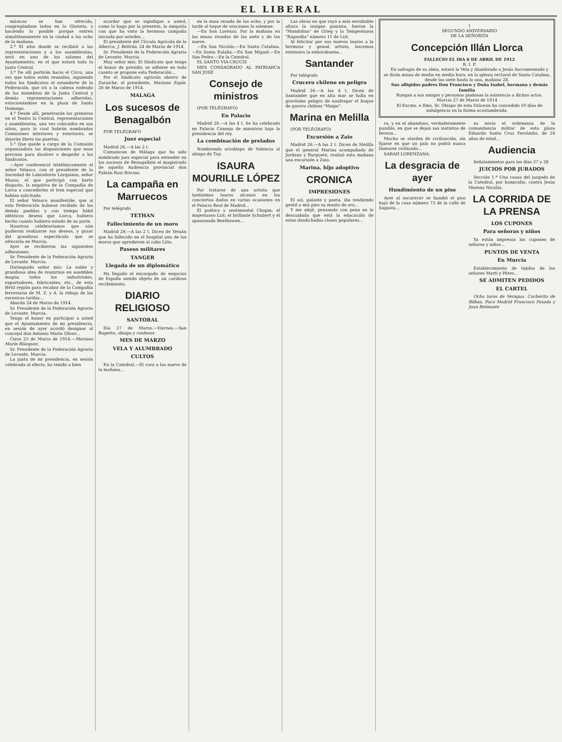EL LIBERAL
músicas se han ofrecido, congregándose todos en la Glorieta, y haciendo lo posible porque entren simultáneamente en la ciudad a las ocho de la mañana.
2.º El sitio donde se recibirá a las representaciones y a los asambleistas, será en uno de los salones del Ayuntamiento, en el que estará toda la Junta Central.
3.º De allí partirán hacia el Circo, una vez que todos estén reunidos, siguiendo todos los Sindicatos el estandarte de la Federación, que irá a la cabeza rodeado de los miembros de la Junta Central y demás representaciones adheridas, estacionándose en la plaza de Santo Domingo.
4.º Desde allí, penetrarán los primeros en el Teatro la Central, representaciones y asambleistas, una vez colocados en sus sitios, para lo cual habrán nombradas Comisiones interiores y exteriores, se dejarán libres las puertas.
5.º Que quede a cargo de la Comisión organizadora las disposiciones que sean precisas para disolver o despedir a los Sindicatos.
—Ayer conferenció telefónicamente el señor Velasco, con el presidente de la Sociedad de Labradores Lorquinos, señor Musso, el que participó con harto disgusto, la negativa de la Compañía de Lorca a concederles el tren especial que habían solicitado.
El señor Velasco manifestóle, que si esta Federación hubiese recibido de los demás pueblos y con tiempo hábil idénticos deseos que Lorca, hubiera hecho cuanto hubiera estado de su parte.
Nosotros celebraríamos que aún pudieran realizarse sus deseos, y gozar del grandioso espectáculo que se ofrecería en Murcia.
Ayer se recibieron las siguientes adhesiones:
Sr. Presidente de la Federación Agraria de Levante. Murcia.
Distinguido señor mío: La noble y grandiosa idea de reunirnos en asamblea magna todos los industriales, exportadores, fabricantes, etc., de esta fértil región para recabar de la Compañía ferroviaria de M. Z. y A. la rebaja de las excesivas tarifas...
Abarán 24 de Marzo de 1914.
Sr. Presidente de la Federación Agraria de Levante. Murcia.
Tengo el honor en participar a usted que el Ayuntamiento de mi presidencia, en sesión de ayer acordó designar al concejal don Antonio Marín Oliver...
Cieza 25 de Marzo de 1914.—Mariano Marín-Blázquez.
Sr. Presidente de la Federación Agraria de Levante, Murcia.
La junta de mi presidencia, en sesión celebrada al efecto, ha tenido a bien
acordar que se signifique a usted, como lo hago por la presente, la simpatía con que ha visto la hermosa campaña iniciada por ustedes...
El presidente del Círculo Agrícola de la Alberca, J. Beltrán. 24 de Marzo de 1914.
Sr. Presidente de la Federación Agraria de Levante. Murcia.
Muy señor mío: El Sindicato que tengo el honor de presidir, se adhiere en todo cuanto se propone esta Federación...
Por el Sindicato agrícola obrero de Zaraiche, el presidente, Mariano Espín. 26 de Marzo de 1914.
MALAGA
Los sucesos de Benagalbón
POR TELÉGRAFO
Juez especial
Madrid 26.—A las 2 t.
Comunican de Málaga que ha sido nombrado juez especial para entender en los sucesos de Benagalbón el magistrado de aquella Audiencia provincial don Fabián Ruiz Bricino.
La campaña en Marruecos
Por telégrafo
TETHAN
Fallecimiento de un moro
Madrid 26.—A las 2 t. Dicen de Tetuán que ha fallecido en el hospital uno de los moros que agredieron al cabo Litis.
Paseos militares
TANGER
Llegada de un diplomático
Ha llegado el encargado de negocios de España siendo objeto de un cariñoso recibimiento.
DIARIO RELIGIOSO
SANTORAL
Día 27 de Marzo.—Viernes.—San Ruperto, obispo y confesor.
MES DE MARZO
VELA Y ALUMBRADO
CULTOS
En la Catedral.—El coro a las nueve de la mañana...
en la misa rezada de las ocho; y por la tarde al toque de oraciones la solemne.
—En San Lorenzo. Por la mañana en las misas rezadas de las siete y de las nueve.
—En San Nicolás.—En Santa Catalina.—En Santa Eulalia.—En San Miguel.—En San Pedro.—En la Catedral.
EL SANTO VIA-CRUCIS
MES CONSAGRADO AL PATRIARCA SAN JOSÉ
Consejo de ministros
(POR TELÉGRAFO)
En Palacio
Madrid 26.—A las 4 t. Se ha celebrado en Palacio Consejo de ministros bajo la presidencia del rey.
La combinación de prelados
Nombrando arzobispo de Valencia al obispo de Tuy.
ISAURA MOURILLE LÓPEZ
Por tratarse de una artista que tantísimos lauros alcanzó en los conciertos dados en varias ocasiones en el Palacio Real de Madrid...
El poético y sentimental Chopin; el majestuoso Lizt; el brillante Schubert y el apasionado Beethowen...
Las obras en que rayó a más envidiable altura la insigne pianista, fueron la "Mandolina" de Grieg y la Tempestuosa "Rapsodia" número 11 de Lizt.
Al felicitar por sus nuevos lauros a la hermosa y genial artista, hacemos extensiva la enhorabuena...
Santander
Por telégrafo
Crucero chileno en peligro
Madrid 26.—A las 4 t. Dicen de Santander que en alta mar se halla en gravísimo peligro de naufragar el buque de guerra chileno "Maipo".
Marina en Melilla
(POR TELÉGRAFO)
Excursión a Zaio
Madrid 26.—A las 2 t. Dicen de Melilla que el general Marina acompañado de Jordana y Burguete, realizó esta mañana una excursión a Zaio.
Marina, hijo adoptivo
CRONICA
IMPRESIONES
El sol, galante y poeta, iba tendiendo gentil a mis pies su manto de oro...
Y me alejé, pensando con pena en lo descuidada que está la educación de estas desdichadas clases populares...
†
SEGUNDO ANIVERSARIO
DE LA SEÑORITA
Concepción Illán Llorca
FALLECIO EL DIA 6 DE ABRIL DE 1912
R. I. P.
En sufragio de su alma, estará la Vela y Alumbrado a Jesús Sacramentado y se dirán misas de media en media hora, en la iglesia rectoral de Santa Catalina, desde las siete hasta la una, mañana 28.
Sus afligidos padres Don Francisco y Doña Isabel, hermana y demás familia
Ruegan a sus amigos y personas piadosas la asistencia a dichos actos. Murcia 27 de Marzo de 1914
El Excmo. e Ilmo. Sr. Obispo de esta Diócesis ha concedido 50 días de indulgencia en la forma acostumbrada.
ra, y en el abandono, verdaderamente punible, en que se dejan sus instintos de fiereza...
Mucho se alardea de civilización, sin fijarse en que un país no podrá nunca llamarse civilizado...
SARAH LORENZANA.
La desgracia de ayer
Hundimiento de un piso
Ayer al oscurecer se hundió el piso bajo de la casa número 73 de la calle de Sagasta...
su novia el ordenanza de la comandancia militar de esta plaza Eduardo Santa Cruz Ferrándiz, de 24 años de edad...
Audiencia
Señalamientos para los días 27 y 28
JUICIOS POR JURADOS
Sección 1.ª Una causa del juzgado de la Catedral, por homicidio, contra Jesús Moreno Nicolás.
LA CORRIDA DE LA PRENSA
LOS CUPONES
Para señoras y niños
Ya están impresos los cupones de señoras y niños...
PUNTOS DE VENTA
En Murcia
Establecimiento de tejidos de los señores Martí y Pérez...
SE ADMITEN PEDIDOS
EL CARTEL
Ocho toros de Veragua. Cocherito de Bilbao, Paco Madrid Francisco Posada y Juan Belmonte